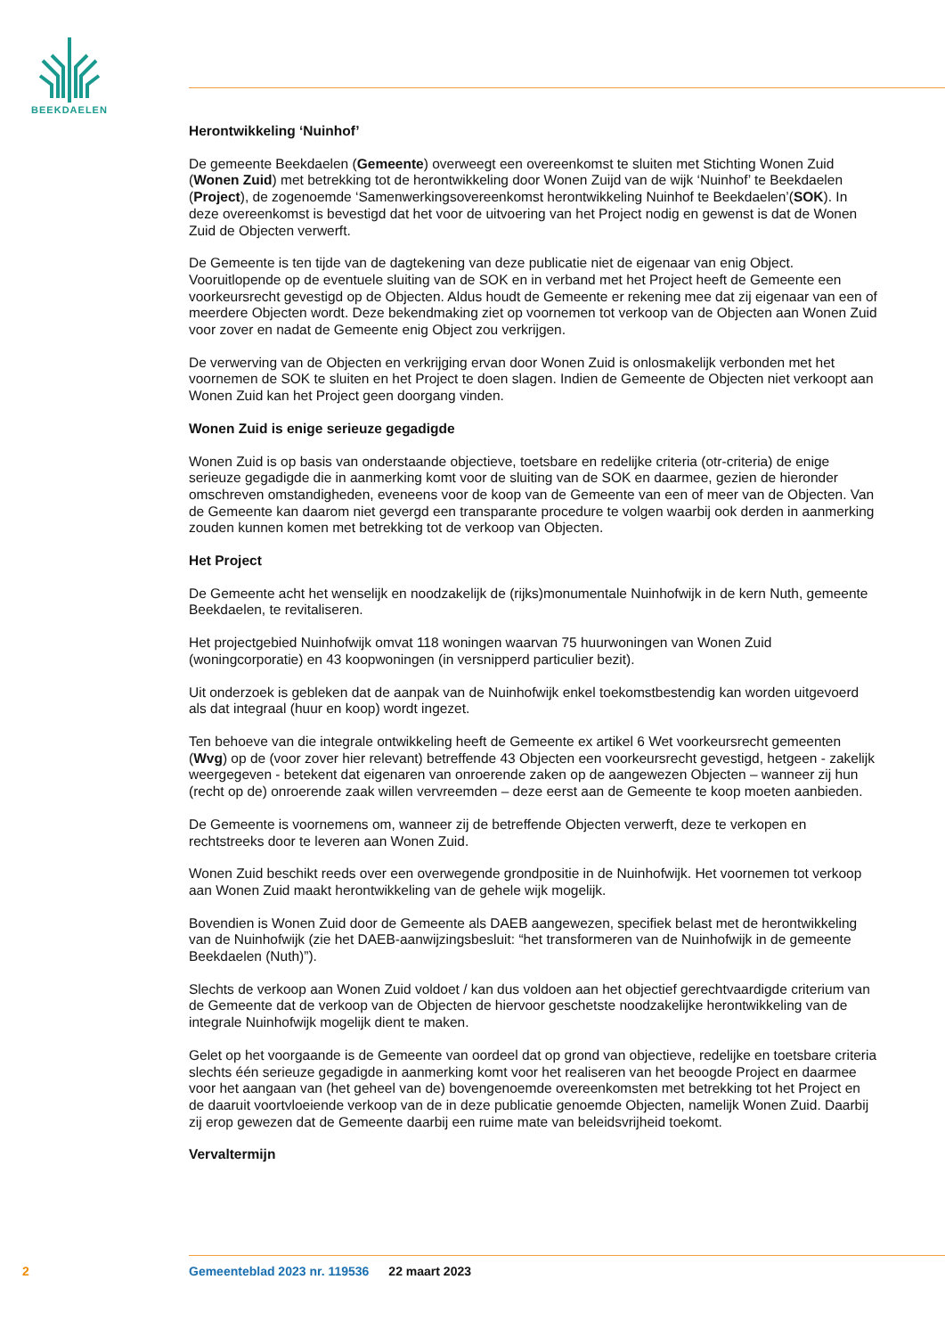BEEKDAELEN
Herontwikkeling ‘Nuinhof’
De gemeente Beekdaelen (Gemeente) overweegt een overeenkomst te sluiten met Stichting Wonen Zuid (Wonen Zuid) met betrekking tot de herontwikkeling door Wonen Zuijd van de wijk ‘Nuinhof’ te Beekdaelen (Project), de zogenoemde ‘Samenwerkingsovereenkomst herontwikkeling Nuinhof te Beekdaelen’(SOK). In deze overeenkomst is bevestigd dat het voor de uitvoering van het Project nodig en gewenst is dat de Wonen Zuid de Objecten verwerft.
De Gemeente is ten tijde van de dagtekening van deze publicatie niet de eigenaar van enig Object. Vooruitlopende op de eventuele sluiting van de SOK en in verband met het Project heeft de Gemeente een voorkeursrecht gevestigd op de Objecten. Aldus houdt de Gemeente er rekening mee dat zij eigenaar van een of meerdere Objecten wordt. Deze bekendmaking ziet op voornemen tot verkoop van de Objecten aan Wonen Zuid voor zover en nadat de Gemeente enig Object zou verkrijgen.
De verwerving van de Objecten en verkrijging ervan door Wonen Zuid is onlosmakelijk verbonden met het voornemen de SOK te sluiten en het Project te doen slagen. Indien de Gemeente de Objecten niet verkoopt aan Wonen Zuid kan het Project geen doorgang vinden.
Wonen Zuid is enige serieuze gegadigde
Wonen Zuid is op basis van onderstaande objectieve, toetsbare en redelijke criteria (otr-criteria) de enige serieuze gegadigde die in aanmerking komt voor de sluiting van de SOK en daarmee, gezien de hieronder omschreven omstandigheden, eveneens voor de koop van de Gemeente van een of meer van de Objecten. Van de Gemeente kan daarom niet gevergd een transparante procedure te volgen waarbij ook derden in aanmerking zouden kunnen komen met betrekking tot de verkoop van Objecten.
Het Project
De Gemeente acht het wenselijk en noodzakelijk de (rijks)monumentale Nuinhofwijk in de kern Nuth, gemeente Beekdaelen, te revitaliseren.
Het projectgebied Nuinhofwijk omvat 118 woningen waarvan 75 huurwoningen van Wonen Zuid (woningcorporatie) en 43 koopwoningen (in versnipperd particulier bezit).
Uit onderzoek is gebleken dat de aanpak van de Nuinhofwijk enkel toekomstbestendig kan worden uitgevoerd als dat integraal (huur en koop) wordt ingezet.
Ten behoeve van die integrale ontwikkeling heeft de Gemeente ex artikel 6 Wet voorkeursrecht gemeenten (Wvg) op de (voor zover hier relevant) betreffende 43 Objecten een voorkeursrecht gevestigd, hetgeen - zakelijk weergegeven - betekent dat eigenaren van onroerende zaken op de aangewezen Objecten – wanneer zij hun (recht op de) onroerende zaak willen vervreemden – deze eerst aan de Gemeente te koop moeten aanbieden.
De Gemeente is voornemens om, wanneer zij de betreffende Objecten verwerft, deze te verkopen en rechtstreeks door te leveren aan Wonen Zuid.
Wonen Zuid beschikt reeds over een overwegende grondpositie in de Nuinhofwijk. Het voornemen tot verkoop aan Wonen Zuid maakt herontwikkeling van de gehele wijk mogelijk.
Bovendien is Wonen Zuid door de Gemeente als DAEB aangewezen, specifiek belast met de herontwikkeling van de Nuinhofwijk (zie het DAEB-aanwijzingsbesluit: “het transformeren van de Nuinhofwijk in de gemeente Beekdaelen (Nuth)”).
Slechts de verkoop aan Wonen Zuid voldoet / kan dus voldoen aan het objectief gerechtvaardigde criterium van de Gemeente dat de verkoop van de Objecten de hiervoor geschetste noodzakelijke herontwikkeling van de integrale Nuinhofwijk mogelijk dient te maken.
Gelet op het voorgaande is de Gemeente van oordeel dat op grond van objectieve, redelijke en toetsbare criteria slechts één serieuze gegadigde in aanmerking komt voor het realiseren van het beoogde Project en daarmee voor het aangaan van (het geheel van de) bovengenoemde overeenkomsten met betrekking tot het Project en de daaruit voortvloeiende verkoop van de in deze publicatie genoemde Objecten, namelijk Wonen Zuid. Daarbij zij erop gewezen dat de Gemeente daarbij een ruime mate van beleidsvrijheid toekomt.
Vervaltermijn
2 Gemeenteblad 2023 nr. 119536 22 maart 2023